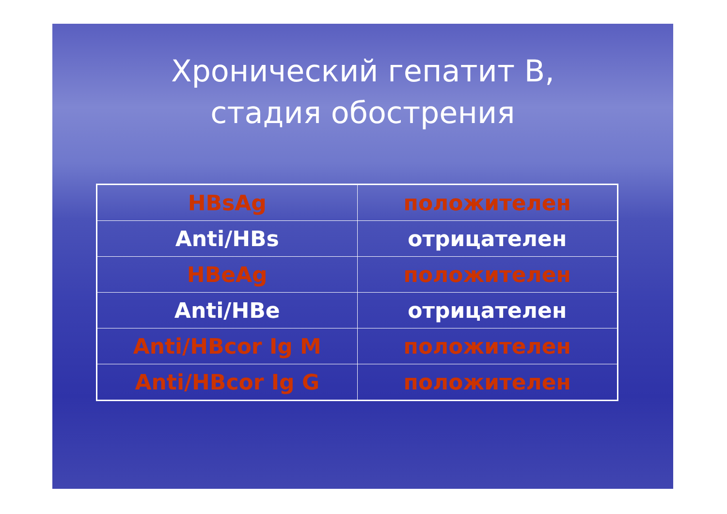Хронический гепатит В,
стадия обострения
| HBsAg | положителен |
| Anti/HBs | отрицателен |
| HBeAg | положителен |
| Anti/HBe | отрицателен |
| Anti/HBcor Ig M | положителен |
| Anti/HBcor Ig G | положителен |